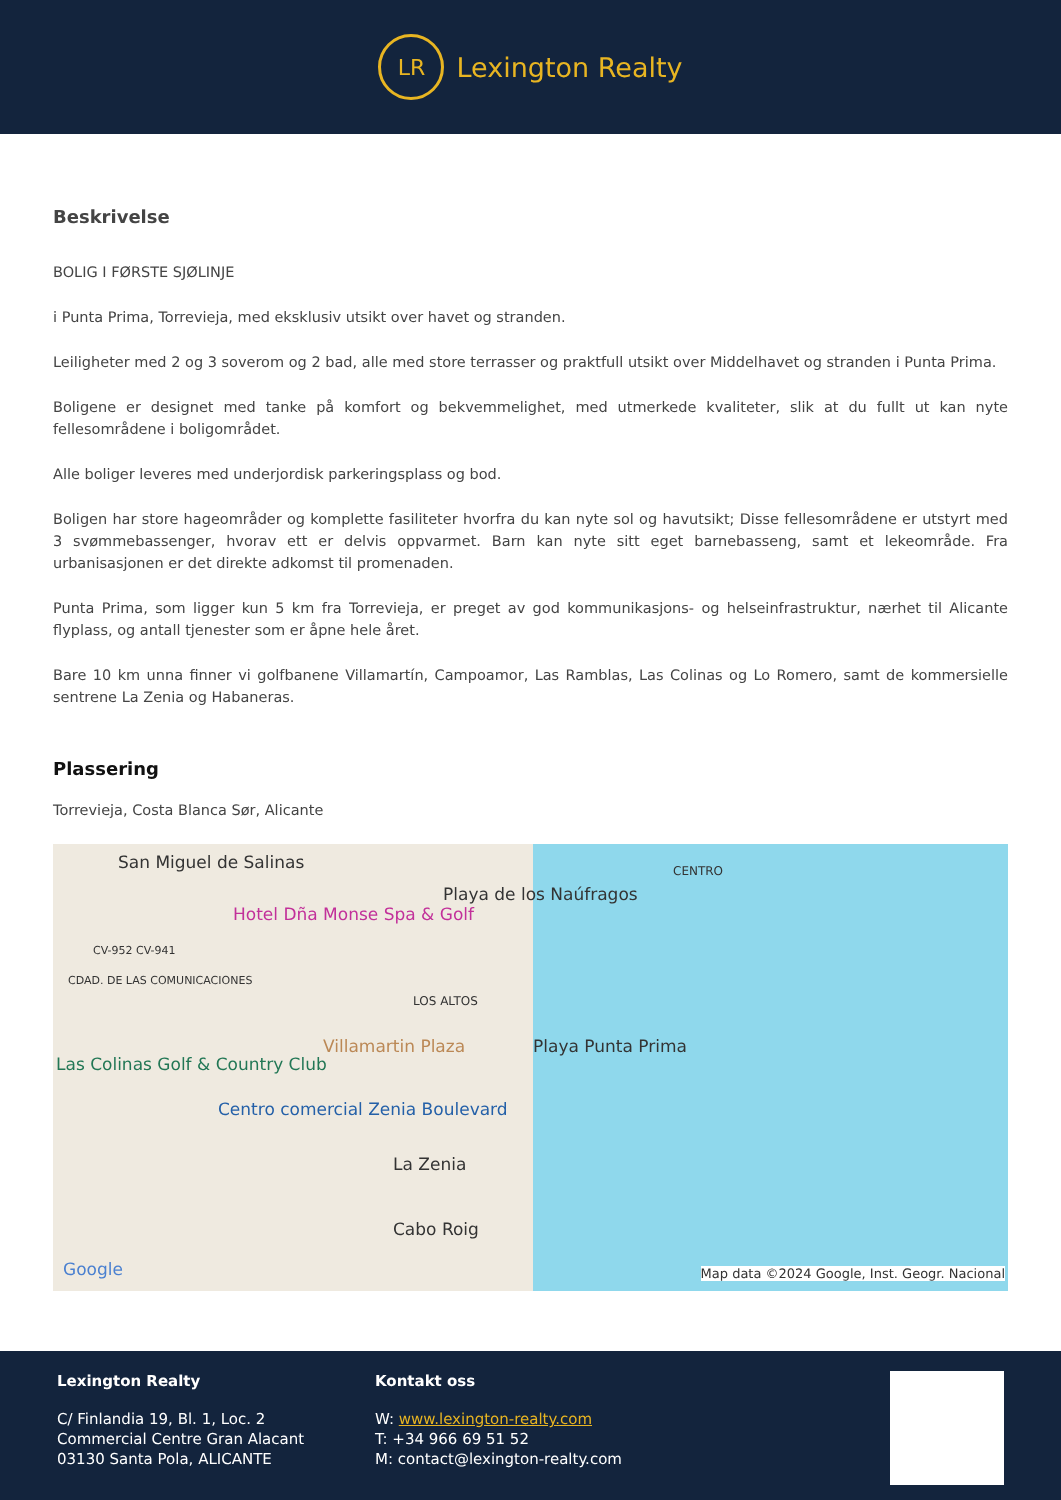LR
Lexington Realty
Beskrivelse
BOLIG I FØRSTE SJØLINJE
i Punta Prima, Torrevieja, med eksklusiv utsikt over havet og stranden.
Leiligheter med 2 og 3 soverom og 2 bad, alle med store terrasser og praktfull utsikt over Middelhavet og stranden i Punta Prima.
Boligene er designet med tanke på komfort og bekvemmelighet, med utmerkede kvaliteter, slik at du fullt ut kan nyte fellesområdene i boligområdet.
Alle boliger leveres med underjordisk parkeringsplass og bod.
Boligen har store hageområder og komplette fasiliteter hvorfra du kan nyte sol og havutsikt; Disse fellesområdene er utstyrt med 3 svømmebassenger, hvorav ett er delvis oppvarmet. Barn kan nyte sitt eget barnebasseng, samt et lekeområde. Fra urbanisasjonen er det direkte adkomst til promenaden.
Punta Prima, som ligger kun 5 km fra Torrevieja, er preget av god kommunikasjons- og helseinfrastruktur, nærhet til Alicante flyplass, og antall tjenester som er åpne hele året.
Bare 10 km unna finner vi golfbanene Villamartín, Campoamor, Las Ramblas, Las Colinas og Lo Romero, samt de kommersielle sentrene La Zenia og Habaneras.
Plassering
Torrevieja, Costa Blanca Sør, Alicante
San Miguel de Salinas CENTRO
Playa de los Naúfragos
Hotel Dña Monse Spa & Golf
CV-952 CV-941
CDAD. DE LAS COMUNICACIONES
LOS ALTOS
Villamartin Plaza Playa Punta Prima
Las Colinas Golf & Country Club
Centro comercial Zenia Boulevard
La Zenia
Cabo Roig
Google Map data ©2024 Google, Inst. Geogr. Nacional
Lexington Realty
C/ Finlandia 19, Bl. 1, Loc. 2
Commercial Centre Gran Alacant
03130 Santa Pola, ALICANTE
Kontakt oss
W: www.lexington-realty.com
T: +34 966 69 51 52
M: contact@lexington-realty.com